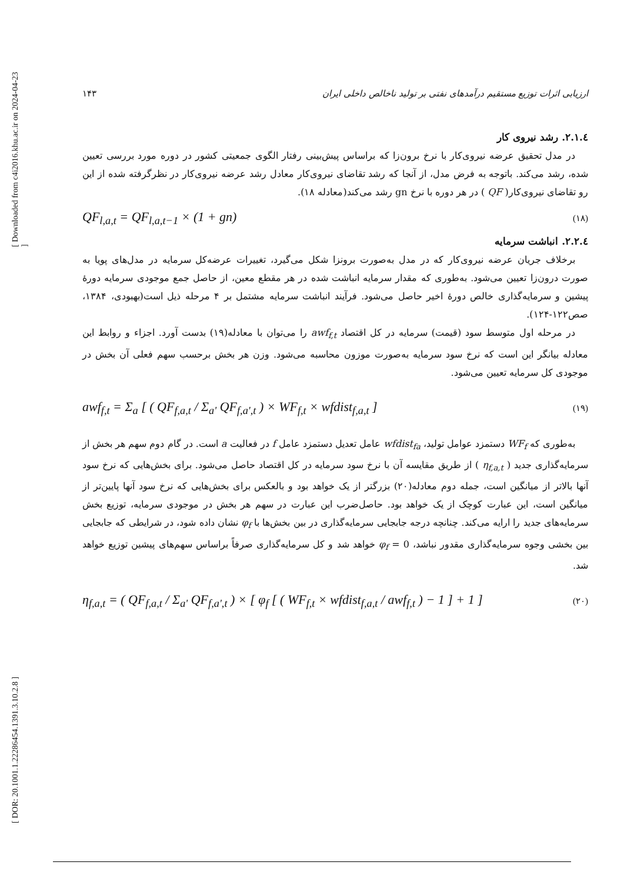[ Downloaded from c4i2016.khu.ac.ir on 2024-04-23 ]
[ DOR: 20.1001.1.22286454.1391.3.10.2.8 ]
ارزیابی اثرات توزیع مستقیم درآمدهای نفتی بر تولید ناخالص داخلی ایران ۱۴۳
٤.۲.۱. رشد نیروی کار
در مدل تحقیق عرضه نیروی‌کار با نرخ برون‌زا که براساس پیش‌بینی رفتار الگوی جمعیتی کشور در دوره مورد بررسی تعیین شده، رشد می‌کند. باتوجه به فرض مدل، از آنجا که رشد تقاضای نیروی‌کار معادل رشد عرضه نیروی‌کار در نظرگرفته شده از این رو تقاضای نیروی‌کار( QF ) در هر دوره با نرخ gn رشد می‌کند(معادله ۱۸).
QF<sub>l,a,t</sub> = QF<sub>l,a,t−1</sub> × (1 + gn) (۱۸)
٤.۲.۲. انباشت سرمایه
برخلاف جریان عرضه نیروی‌کار که در مدل به‌صورت برونزا شکل می‌گیرد، تغییرات عرضه‌کل سرمایه در مدل‌های پویا به صورت درون‌زا تعیین می‌شود. به‌طوری که مقدار سرمایه انباشت شده در هر مقطع معین، از حاصل جمع موجودی سرمایه دورهٔ پیشین و سرمایه‌گذاری خالص دورهٔ اخیر حاصل می‌شود. فرآیند انباشت سرمایه مشتمل بر ۴ مرحله ذیل است(بهبودی، ۱۳۸۴، صص۱۲۲-۱۲۴).
در مرحله اول متوسط سود (قیمت) سرمایه در کل اقتصاد awf<sub>f,t</sub> را می‌توان با معادله(۱۹) بدست آورد. اجزاء و روابط این معادله بیانگر این است که نرخ سود سرمایه به‌صورت موزون محاسبه می‌شود. وزن هر بخش برحسب سهم فعلی آن بخش در موجودی کل سرمایه تعیین می‌شود.
awf<sub>f,t</sub> = Σ<sub>a</sub> [ ( QF<sub>f,a,t</sub> / Σ<sub>a'</sub> QF<sub>f,a',t</sub> ) × WF<sub>f,t</sub> × wfdist<sub>f,a,t</sub> ] (۱۹)
به‌طوری که WF<sub>f</sub> دستمزد عوامل تولید، wfdist<sub>fa</sub> عامل تعدیل دستمزد عامل f در فعالیت a است. در گام دوم سهم هر بخش از سرمایه‌گذاری جدید ( η<sub>f,a,t</sub> ) از طریق مقایسه آن با نرخ سود سرمایه در کل اقتصاد حاصل می‌شود. برای بخش‌هایی که نرخ سود آنها بالاتر از میانگین است، جمله دوم معادله(۲۰) بزرگتر از یک خواهد بود و بالعکس برای بخش‌هایی که نرخ سود آنها پایین‌تر از میانگین است، این عبارت کوچک از یک خواهد بود. حاصل‌ضرب این عبارت در سهم هر بخش در موجودی سرمایه، توزیع بخش سرمایه‌های جدید را ارایه می‌کند. چنانچه درجه جابجایی سرمایه‌گذاری در بین بخش‌ها با φ<sub>f</sub> نشان داده شود، در شرایطی که جابجایی بین بخشی وجوه سرمایه‌گذاری مقدور نباشد، φ<sub>f</sub> = 0 خواهد شد و کل سرمایه‌گذاری صرفاً براساس سهم‌های پیشین توزیع خواهد شد.
η<sub>f,a,t</sub> = ( QF<sub>f,a,t</sub> / Σ<sub>a'</sub> QF<sub>f,a',t</sub> ) × [ φ<sub>f</sub> [ ( WF<sub>f,t</sub> × wfdist<sub>f,a,t</sub> / awf<sub>f,t</sub> ) − 1 ] + 1 ] (۲۰)